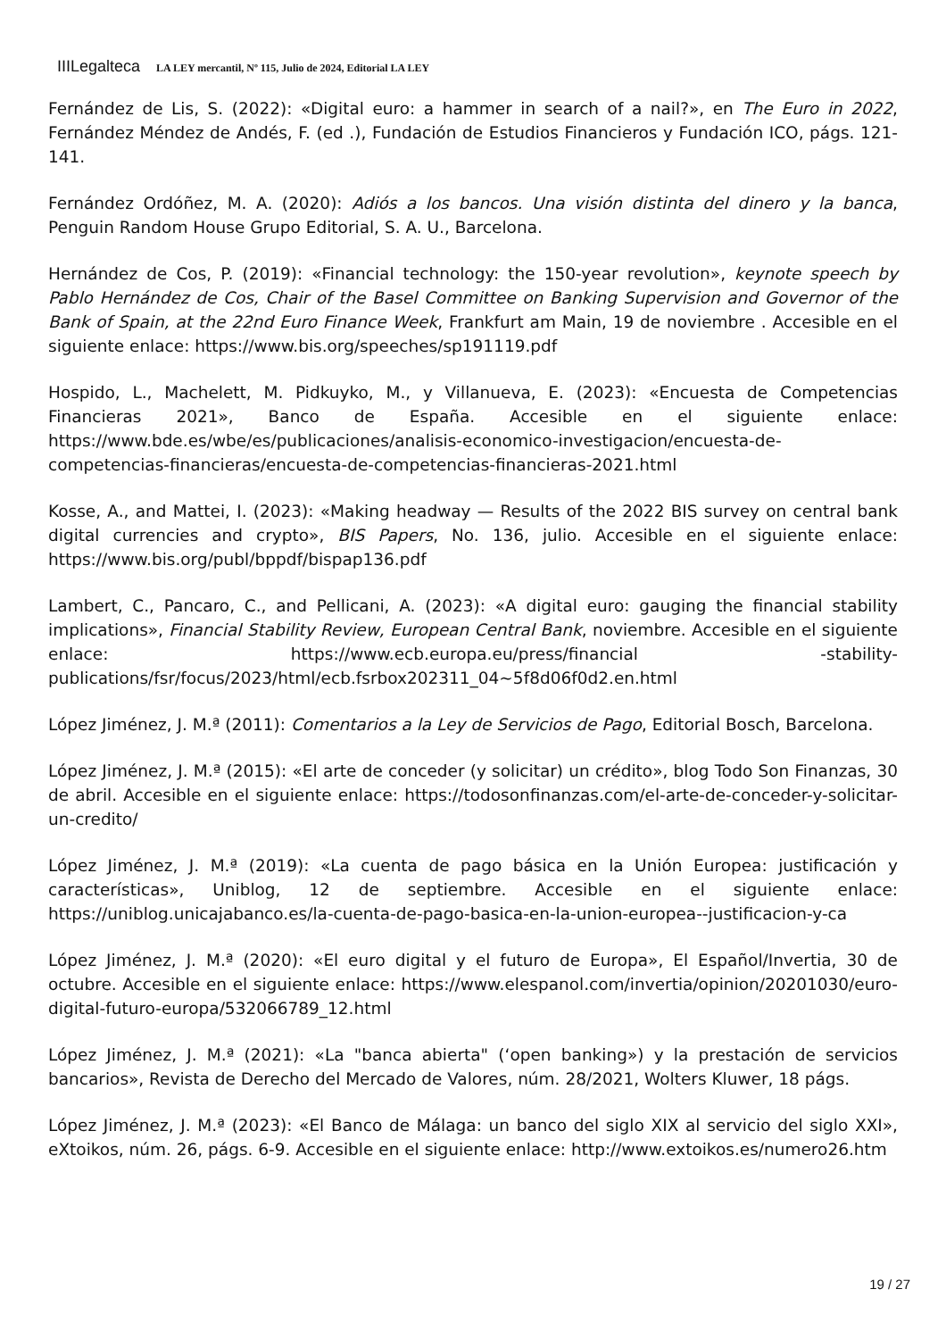IIILegalteca LA LEY mercantil, Nº 115, Julio de 2024, Editorial LA LEY
Fernández de Lis, S. (2022): «Digital euro: a hammer in search of a nail?», en The Euro in 2022, Fernández Méndez de Andés, F. (ed .), Fundación de Estudios Financieros y Fundación ICO, págs. 121-141.
Fernández Ordóñez, M. A. (2020): Adiós a los bancos. Una visión distinta del dinero y la banca, Penguin Random House Grupo Editorial, S. A. U., Barcelona.
Hernández de Cos, P. (2019): «Financial technology: the 150-year revolution», keynote speech by Pablo Hernández de Cos, Chair of the Basel Committee on Banking Supervision and Governor of the Bank of Spain, at the 22nd Euro Finance Week, Frankfurt am Main, 19 de noviembre . Accesible en el siguiente enlace: https://www.bis.org/speeches/sp191119.pdf
Hospido, L., Machelett, M. Pidkuyko, M., y Villanueva, E. (2023): «Encuesta de Competencias Financieras 2021», Banco de España. Accesible en el siguiente enlace: https://www.bde.es/wbe/es/publicaciones/analisis-economico-investigacion/encuesta-de-competencias-financieras/encuesta-de-competencias-financieras-2021.html
Kosse, A., and Mattei, I. (2023): «Making headway — Results of the 2022 BIS survey on central bank digital currencies and crypto», BIS Papers, No. 136, julio. Accesible en el siguiente enlace: https://www.bis.org/publ/bppdf/bispap136.pdf
Lambert, C., Pancaro, C., and Pellicani, A. (2023): «A digital euro: gauging the financial stability implications», Financial Stability Review, European Central Bank, noviembre. Accesible en el siguiente enlace: https://www.ecb.europa.eu/press/financial -stability-publications/fsr/focus/2023/html/ecb.fsrbox202311_04~5f8d06f0d2.en.html
López Jiménez, J. M.ª (2011): Comentarios a la Ley de Servicios de Pago, Editorial Bosch, Barcelona.
López Jiménez, J. M.ª (2015): «El arte de conceder (y solicitar) un crédito», blog Todo Son Finanzas, 30 de abril. Accesible en el siguiente enlace: https://todosonfinanzas.com/el-arte-de-conceder-y-solicitar-un-credito/
López Jiménez, J. M.ª (2019): «La cuenta de pago básica en la Unión Europea: justificación y características», Uniblog, 12 de septiembre. Accesible en el siguiente enlace: https://uniblog.unicajabanco.es/la-cuenta-de-pago-basica-en-la-union-europea--justificacion-y-ca
López Jiménez, J. M.ª (2020): «El euro digital y el futuro de Europa», El Español/Invertia, 30 de octubre. Accesible en el siguiente enlace: https://www.elespanol.com/invertia/opinion/20201030/euro-digital-futuro-europa/532066789_12.html
López Jiménez, J. M.ª (2021): «La "banca abierta" (‘open banking») y la prestación de servicios bancarios», Revista de Derecho del Mercado de Valores, núm. 28/2021, Wolters Kluwer, 18 págs.
López Jiménez, J. M.ª (2023): «El Banco de Málaga: un banco del siglo XIX al servicio del siglo XXI», eXtoikos, núm. 26, págs. 6-9. Accesible en el siguiente enlace: http://www.extoikos.es/numero26.htm
19 / 27